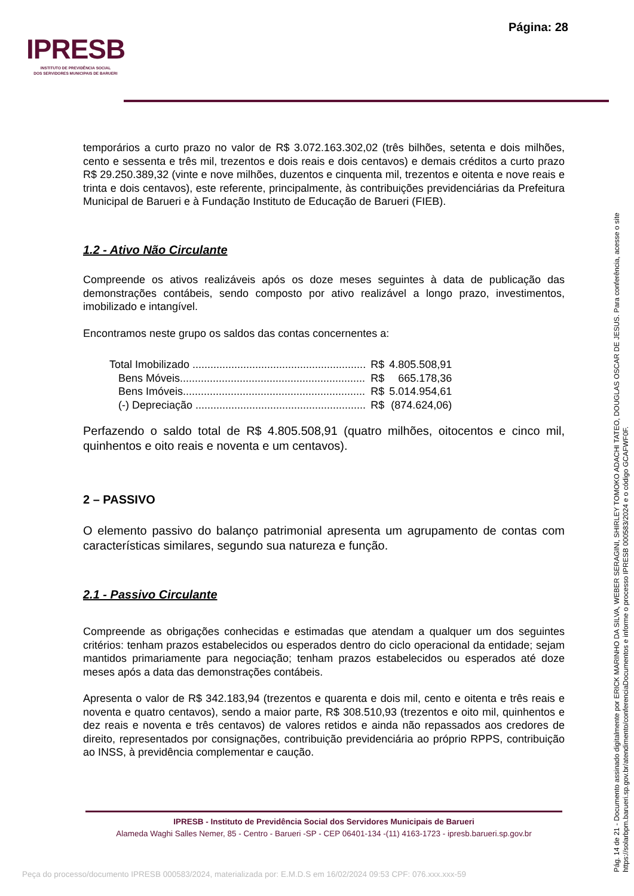Página: 28
IPRESB
INSTITUTO DE PREVIDÊNCIA SOCIAL
DOS SERVIDORES MUNICIPAIS DE BARUERI
temporários a curto prazo no valor de R$ 3.072.163.302,02 (três bilhões, setenta e dois milhões, cento e sessenta e três mil, trezentos e dois reais e dois centavos) e demais créditos a curto prazo R$ 29.250.389,32 (vinte e nove milhões, duzentos e cinquenta mil, trezentos e oitenta e nove reais e trinta e dois centavos), este referente, principalmente, às contribuições previdenciárias da Prefeitura Municipal de Barueri e à Fundação Instituto de Educação de Barueri (FIEB).
1.2 - Ativo Não Circulante
Compreende os ativos realizáveis após os doze meses seguintes à data de publicação das demonstrações contábeis, sendo composto por ativo realizável a longo prazo, investimentos, imobilizado e intangível.
Encontramos neste grupo os saldos das contas concernentes a:
| Total Imobilizado .......................................................... | R$ | 4.805.508,91 |
| Bens Móveis.............................................................. | R$ | 665.178,36 |
| Bens Imóveis............................................................. | R$ | 5.014.954,61 |
| (-) Depreciação ......................................................... | R$ | (874.624,06) |
Perfazendo o saldo total de R$ 4.805.508,91 (quatro milhões, oitocentos e cinco mil, quinhentos e oito reais e noventa e um centavos).
2 – PASSIVO
O elemento passivo do balanço patrimonial apresenta um agrupamento de contas com características similares, segundo sua natureza e função.
2.1 - Passivo Circulante
Compreende as obrigações conhecidas e estimadas que atendam a qualquer um dos seguintes critérios: tenham prazos estabelecidos ou esperados dentro do ciclo operacional da entidade; sejam mantidos primariamente para negociação; tenham prazos estabelecidos ou esperados até doze meses após a data das demonstrações contábeis.
Apresenta o valor de R$ 342.183,94 (trezentos e quarenta e dois mil, cento e oitenta e três reais e noventa e quatro centavos), sendo a maior parte, R$ 308.510,93 (trezentos e oito mil, quinhentos e dez reais e noventa e três centavos) de valores retidos e ainda não repassados aos credores de direito, representados por consignações, contribuição previdenciária ao próprio RPPS, contribuição ao INSS, à previdência complementar e caução.
IPRESB - Instituto de Previdência Social dos Servidores Municipais de Barueri
Alameda Waghi Salles Nemer, 85 - Centro - Barueri -SP - CEP 06401-134 -(11) 4163-1723 - ipresb.barueri.sp.gov.br
Pág. 14 de 21 - Documento assinado digitalmente por ERICK MARINHO DA SILVA, WEBER SERAGINI, SHIRLEY TOMOKO ADACHI TATEO, DOUGLAS OSCAR DE JESUS. Para conferência, acesse o site https://solarbpm.barueri.sp.gov.br/atendimento/conferenciaDocumentos e informe o processo IPRESB 000583/2024 e o código GCAFWF0F.
Peça do processo/documento IPRESB 000583/2024, materializada por: E.M.D.S em 16/02/2024 09:53 CPF: 076.xxx.xxx-59